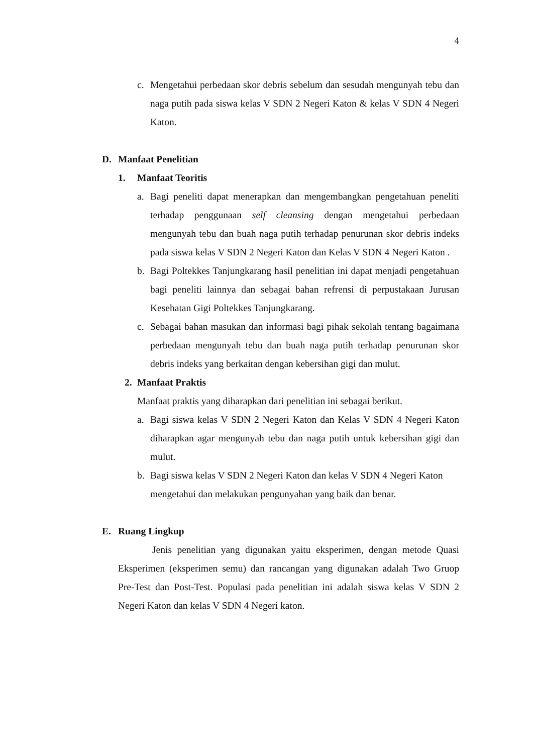4
c. Mengetahui perbedaan skor debris sebelum dan sesudah mengunyah tebu dan naga putih pada siswa kelas V SDN 2 Negeri Katon & kelas V SDN 4 Negeri Katon.
D. Manfaat Penelitian
1. Manfaat Teoritis
a. Bagi peneliti dapat menerapkan dan mengembangkan pengetahuan peneliti terhadap penggunaan self cleansing dengan mengetahui perbedaan mengunyah tebu dan buah naga putih terhadap penurunan skor debris indeks pada siswa kelas V SDN 2 Negeri Katon dan Kelas V SDN 4 Negeri Katon .
b. Bagi Poltekkes Tanjungkarang hasil penelitian ini dapat menjadi pengetahuan bagi peneliti lainnya dan sebagai bahan refrensi di perpustakaan Jurusan Kesehatan Gigi Poltekkes Tanjungkarang.
c. Sebagai bahan masukan dan informasi bagi pihak sekolah tentang bagaimana perbedaan mengunyah tebu dan buah naga putih terhadap penurunan skor debris indeks yang berkaitan dengan kebersihan gigi dan mulut.
2. Manfaat Praktis
Manfaat praktis yang diharapkan dari penelitian ini sebagai berikut.
a. Bagi siswa kelas V SDN 2 Negeri Katon dan Kelas V SDN 4 Negeri Katon diharapkan agar mengunyah tebu dan naga putih untuk kebersihan gigi dan mulut.
b. Bagi siswa kelas V SDN 2 Negeri Katon dan kelas V SDN 4 Negeri Katon mengetahui dan melakukan pengunyahan yang baik dan benar.
E. Ruang Lingkup
Jenis penelitian yang digunakan yaitu eksperimen, dengan metode Quasi Eksperimen (eksperimen semu) dan rancangan yang digunakan adalah Two Gruop Pre-Test dan Post-Test. Populasi pada penelitian ini adalah siswa kelas V SDN 2 Negeri Katon dan kelas V SDN 4 Negeri katon.